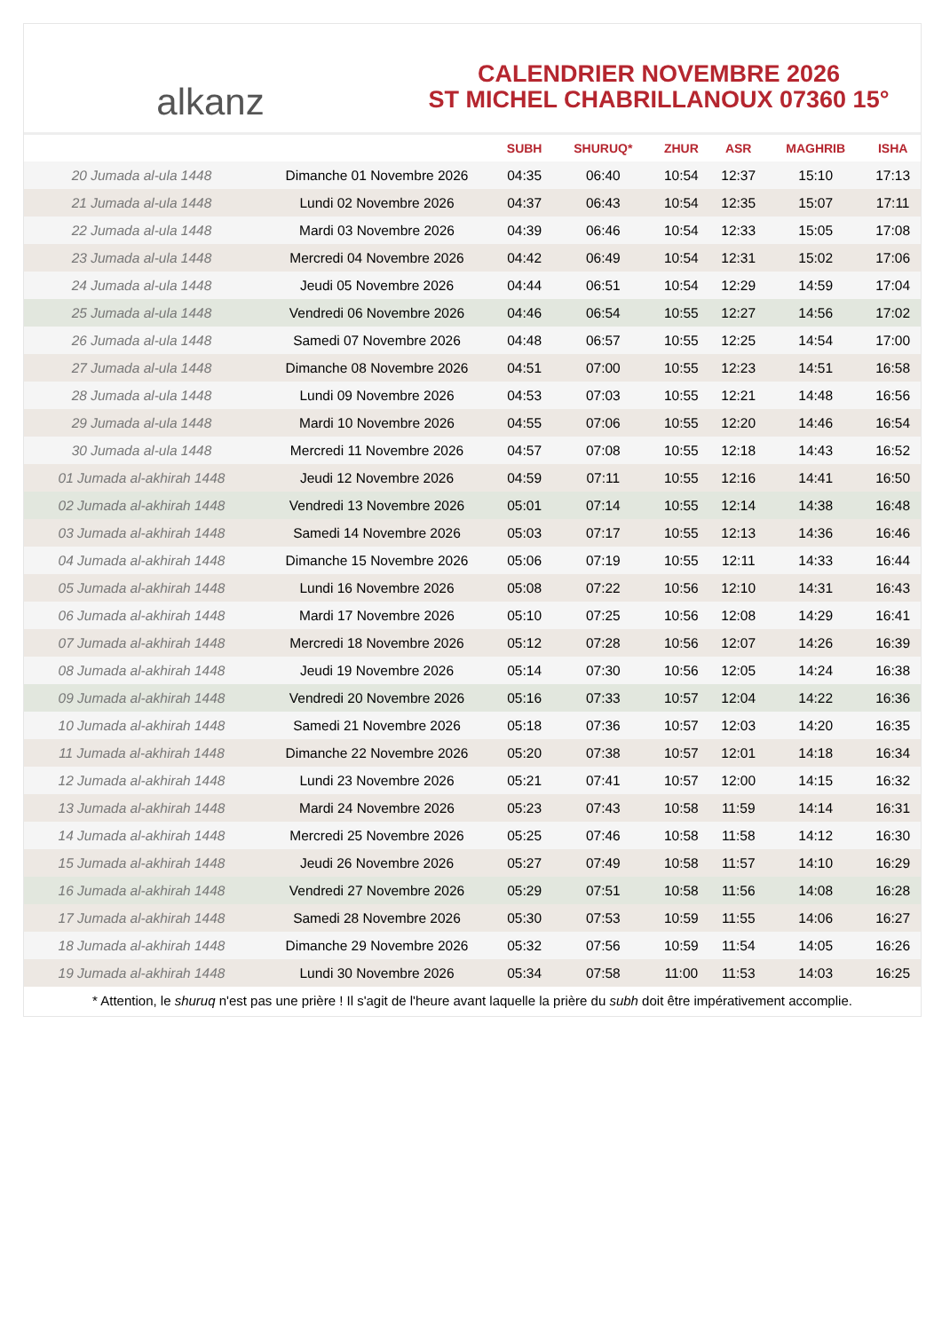alkanz
CALENDRIER NOVEMBRE 2026
ST MICHEL CHABRILLANOUX 07360 15°
| | | SUBH | SHURUQ* | ZHUR | ASR | MAGHRIB | ISHA |
| --- | --- | --- | --- | --- | --- | --- | --- |
| 20 Jumada al-ula 1448 | Dimanche 01 Novembre 2026 | 04:35 | 06:40 | 10:54 | 12:37 | 15:10 | 17:13 |
| 21 Jumada al-ula 1448 | Lundi 02 Novembre 2026 | 04:37 | 06:43 | 10:54 | 12:35 | 15:07 | 17:11 |
| 22 Jumada al-ula 1448 | Mardi 03 Novembre 2026 | 04:39 | 06:46 | 10:54 | 12:33 | 15:05 | 17:08 |
| 23 Jumada al-ula 1448 | Mercredi 04 Novembre 2026 | 04:42 | 06:49 | 10:54 | 12:31 | 15:02 | 17:06 |
| 24 Jumada al-ula 1448 | Jeudi 05 Novembre 2026 | 04:44 | 06:51 | 10:54 | 12:29 | 14:59 | 17:04 |
| 25 Jumada al-ula 1448 | Vendredi 06 Novembre 2026 | 04:46 | 06:54 | 10:55 | 12:27 | 14:56 | 17:02 |
| 26 Jumada al-ula 1448 | Samedi 07 Novembre 2026 | 04:48 | 06:57 | 10:55 | 12:25 | 14:54 | 17:00 |
| 27 Jumada al-ula 1448 | Dimanche 08 Novembre 2026 | 04:51 | 07:00 | 10:55 | 12:23 | 14:51 | 16:58 |
| 28 Jumada al-ula 1448 | Lundi 09 Novembre 2026 | 04:53 | 07:03 | 10:55 | 12:21 | 14:48 | 16:56 |
| 29 Jumada al-ula 1448 | Mardi 10 Novembre 2026 | 04:55 | 07:06 | 10:55 | 12:20 | 14:46 | 16:54 |
| 30 Jumada al-ula 1448 | Mercredi 11 Novembre 2026 | 04:57 | 07:08 | 10:55 | 12:18 | 14:43 | 16:52 |
| 01 Jumada al-akhirah 1448 | Jeudi 12 Novembre 2026 | 04:59 | 07:11 | 10:55 | 12:16 | 14:41 | 16:50 |
| 02 Jumada al-akhirah 1448 | Vendredi 13 Novembre 2026 | 05:01 | 07:14 | 10:55 | 12:14 | 14:38 | 16:48 |
| 03 Jumada al-akhirah 1448 | Samedi 14 Novembre 2026 | 05:03 | 07:17 | 10:55 | 12:13 | 14:36 | 16:46 |
| 04 Jumada al-akhirah 1448 | Dimanche 15 Novembre 2026 | 05:06 | 07:19 | 10:55 | 12:11 | 14:33 | 16:44 |
| 05 Jumada al-akhirah 1448 | Lundi 16 Novembre 2026 | 05:08 | 07:22 | 10:56 | 12:10 | 14:31 | 16:43 |
| 06 Jumada al-akhirah 1448 | Mardi 17 Novembre 2026 | 05:10 | 07:25 | 10:56 | 12:08 | 14:29 | 16:41 |
| 07 Jumada al-akhirah 1448 | Mercredi 18 Novembre 2026 | 05:12 | 07:28 | 10:56 | 12:07 | 14:26 | 16:39 |
| 08 Jumada al-akhirah 1448 | Jeudi 19 Novembre 2026 | 05:14 | 07:30 | 10:56 | 12:05 | 14:24 | 16:38 |
| 09 Jumada al-akhirah 1448 | Vendredi 20 Novembre 2026 | 05:16 | 07:33 | 10:57 | 12:04 | 14:22 | 16:36 |
| 10 Jumada al-akhirah 1448 | Samedi 21 Novembre 2026 | 05:18 | 07:36 | 10:57 | 12:03 | 14:20 | 16:35 |
| 11 Jumada al-akhirah 1448 | Dimanche 22 Novembre 2026 | 05:20 | 07:38 | 10:57 | 12:01 | 14:18 | 16:34 |
| 12 Jumada al-akhirah 1448 | Lundi 23 Novembre 2026 | 05:21 | 07:41 | 10:57 | 12:00 | 14:15 | 16:32 |
| 13 Jumada al-akhirah 1448 | Mardi 24 Novembre 2026 | 05:23 | 07:43 | 10:58 | 11:59 | 14:14 | 16:31 |
| 14 Jumada al-akhirah 1448 | Mercredi 25 Novembre 2026 | 05:25 | 07:46 | 10:58 | 11:58 | 14:12 | 16:30 |
| 15 Jumada al-akhirah 1448 | Jeudi 26 Novembre 2026 | 05:27 | 07:49 | 10:58 | 11:57 | 14:10 | 16:29 |
| 16 Jumada al-akhirah 1448 | Vendredi 27 Novembre 2026 | 05:29 | 07:51 | 10:58 | 11:56 | 14:08 | 16:28 |
| 17 Jumada al-akhirah 1448 | Samedi 28 Novembre 2026 | 05:30 | 07:53 | 10:59 | 11:55 | 14:06 | 16:27 |
| 18 Jumada al-akhirah 1448 | Dimanche 29 Novembre 2026 | 05:32 | 07:56 | 10:59 | 11:54 | 14:05 | 16:26 |
| 19 Jumada al-akhirah 1448 | Lundi 30 Novembre 2026 | 05:34 | 07:58 | 11:00 | 11:53 | 14:03 | 16:25 |
* Attention, le shuruq n'est pas une prière ! Il s'agit de l'heure avant laquelle la prière du subh doit être impérativement accomplie.